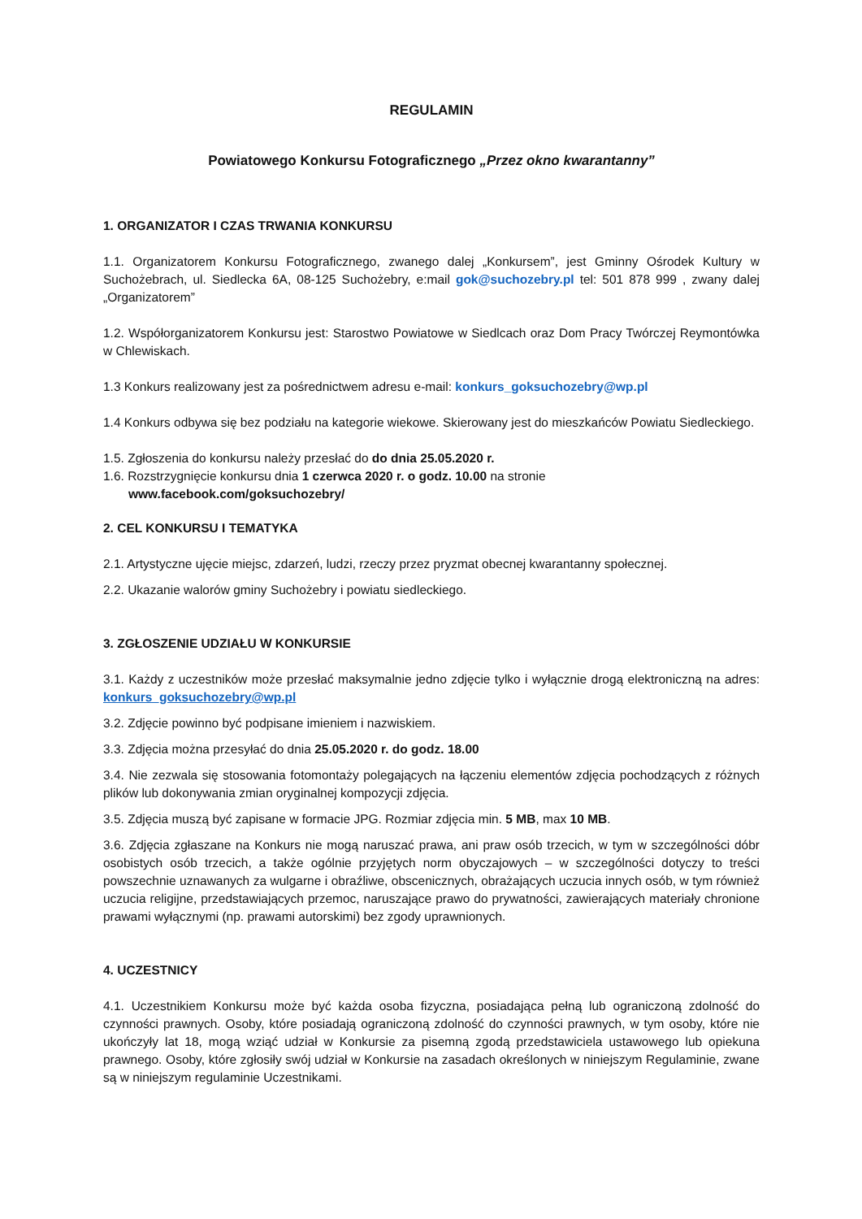REGULAMIN
Powiatowego Konkursu Fotograficznego „Przez okno kwarantanny”
1. ORGANIZATOR I CZAS TRWANIA KONKURSU
1.1. Organizatorem Konkursu Fotograficznego, zwanego dalej „Konkursem”, jest Gminny Ośrodek Kultury w Suchożebrach, ul. Siedlecka 6A, 08-125 Suchożebry, e:mail gok@suchozebry.pl tel: 501 878 999 , zwany dalej „Organizatorem”
1.2. Współorganizatorem Konkursu jest: Starostwo Powiatowe w Siedlcach oraz Dom Pracy Twórczej Reymontówka w Chlewiskach.
1.3 Konkurs realizowany jest za pośrednictwem adresu e-mail: konkurs_goksuchozebry@wp.pl
1.4 Konkurs odbywa się bez podziału na kategorie wiekowe. Skierowany jest do mieszkańców Powiatu Siedleckiego.
1.5. Zgłoszenia do konkursu należy przesłać do do dnia 25.05.2020 r.
1.6. Rozstrzygnięcie konkursu dnia 1 czerwca 2020 r. o godz. 10.00 na stronie
www.facebook.com/goksuchozebry/
2. CEL KONKURSU I TEMATYKA
2.1. Artystyczne ujęcie miejsc, zdarzeń, ludzi, rzeczy przez pryzmat obecnej kwarantanny społecznej.
2.2. Ukazanie walorów gminy Suchożebry i powiatu siedleckiego.
3. ZGŁOSZENIE UDZIAŁU W KONKURSIE
3.1. Każdy z uczestników może przesłać maksymalnie jedno zdjęcie tylko i wyłącznie drogą elektroniczną na adres: konkurs_goksuchozebry@wp.pl
3.2. Zdjęcie powinno być podpisane imieniem i nazwiskiem.
3.3. Zdjęcia można przesyłać do dnia 25.05.2020 r. do godz. 18.00
3.4. Nie zezwala się stosowania fotomontaży polegających na łączeniu elementów zdjęcia pochodzących z różnych plików lub dokonywania zmian oryginalnej kompozycji zdjęcia.
3.5. Zdjęcia muszą być zapisane w formacie JPG. Rozmiar zdjęcia min. 5 MB, max 10 MB.
3.6. Zdjęcia zgłaszane na Konkurs nie mogą naruszać prawa, ani praw osób trzecich, w tym w szczególności dóbr osobistych osób trzecich, a także ogólnie przyjętych norm obyczajowych – w szczególności dotyczy to treści powszechnie uznawanych za wulgarne i obraźliwe, obscenicznych, obrażających uczucia innych osób, w tym również uczucia religijne, przedstawiających przemoc, naruszające prawo do prywatności, zawierających materiały chronione prawami wyłącznymi (np. prawami autorskimi) bez zgody uprawnionych.
4. UCZESTNICY
4.1. Uczestnikiem Konkursu może być każda osoba fizyczna, posiadająca pełną lub ograniczoną zdolność do czynności prawnych. Osoby, które posiadają ograniczoną zdolność do czynności prawnych, w tym osoby, które nie ukończyły lat 18, mogą wziąć udział w Konkursie za pisemną zgodą przedstawiciela ustawowego lub opiekuna prawnego. Osoby, które zgłosiły swój udział w Konkursie na zasadach określonych w niniejszym Regulaminie, zwane są w niniejszym regulaminie Uczestnikami.